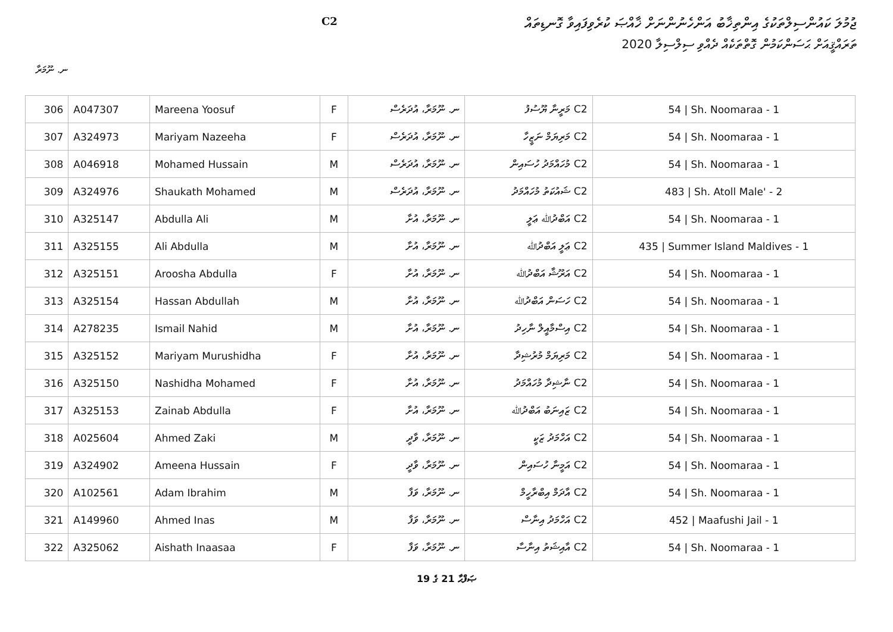ޖުމުލަ ކައުންސިލްތަކުގެ އިންތިޚާބު އަންހެނުންނަށް ޚާއްޞަ ކުރެވިފައިވާ ގޮނޑިތައް
ތަރައްޤީއަށް ޙަސަންކަމުން ގޮތްތަކެއް ދެއްވި ސިލްސިލާ 2020
C2
ނ. ނޫމަރާ
| 306 | A047307 | Mareena Yoosuf | F | ނ. ނޫމަރާ، އުދަރެސް | C2 މަރީނާ ޔޫސުފު | 54 / Sh. Noomaraa - 1 |
| 307 | A324973 | Mariyam Nazeeha | F | ނ. ނޫމަރާ، އުދަރެސް | C2 މަރިޔަމް ނަޒީހާ | 54 / Sh. Noomaraa - 1 |
| 308 | A046918 | Mohamed Hussain | M | ނ. ނޫމަރާ، އުދަރެސް | C2 މުހައްމަދު ހުސައިން | 54 / Sh. Noomaraa - 1 |
| 309 | A324976 | Shaukath Mohamed | M | ނ. ނޫމަރާ، އުދަރެސް | C2 ޝައުކަތު މުހައްމަދު | 483 / Sh. Atoll Male' - 2 |
| 310 | A325147 | Abdulla Ali | M | ނ. ނޫމަރާ، އުށާ | C2 އަބްދުﷲ ޢަލީ | 54 / Sh. Noomaraa - 1 |
| 311 | A325155 | Ali Abdulla | M | ނ. ނޫމަރާ، އުށާ | C2 ޢަލީ އަބްދުﷲ | 435 / Summer Island Maldives - 1 |
| 312 | A325151 | Aroosha Abdulla | F | ނ. ނޫމަރާ، އުށާ | C2 އަރޫޝާ އަބްދުﷲ | 54 / Sh. Noomaraa - 1 |
| 313 | A325154 | Hassan Abdullah | M | ނ. ނޫމަރާ، އުށާ | C2 ހަސަން އަބްދުﷲ | 54 / Sh. Noomaraa - 1 |
| 314 | A278235 | Ismail Nahid | M | ނ. ނޫމަރާ، އުށާ | C2 އިސްމާއީލް ނާހިދު | 54 / Sh. Noomaraa - 1 |
| 315 | A325152 | Mariyam Murushidha | F | ނ. ނޫމަރާ، އުށާ | C2 މަރިޔަމް މުރުޝިދާ | 54 / Sh. Noomaraa - 1 |
| 316 | A325150 | Nashidha Mohamed | F | ނ. ނޫމަރާ، އުށާ | C2 ނާޝިދާ މުހައްމަދު | 54 / Sh. Noomaraa - 1 |
| 317 | A325153 | Zainab Abdulla | F | ނ. ނޫމަރާ، އުށާ | C2 ޒައިނަބު އަބްދުﷲ | 54 / Sh. Noomaraa - 1 |
| 318 | A025604 | Ahmed Zaki | M | ނ. ނޫމަރާ، ވާދީ | C2 އަހްމަދު ޒަކީ | 54 / Sh. Noomaraa - 1 |
| 319 | A324902 | Ameena Hussain | F | ނ. ނޫމަރާ، ވާދީ | C2 އަމީނާ ހުސައިން | 54 / Sh. Noomaraa - 1 |
| 320 | A102561 | Adam Ibrahim | M | ނ. ނޫމަރާ، ވަފާ | C2 އާދަމް އިބްރާހީމް | 54 / Sh. Noomaraa - 1 |
| 321 | A149960 | Ahmed Inas | M | ނ. ނޫމަރާ، ވަފާ | C2 އަހްމަދު އިނާސް | 452 / Maafushi Jail - 1 |
| 322 | A325062 | Aishath Inaasaa | F | ނ. ނޫމަރާ، ވަފާ | C2 އާއިޝަތު އިނާސާ | 54 / Sh. Noomaraa - 1 |
ޞަފްޙާ 21 ގެ 19